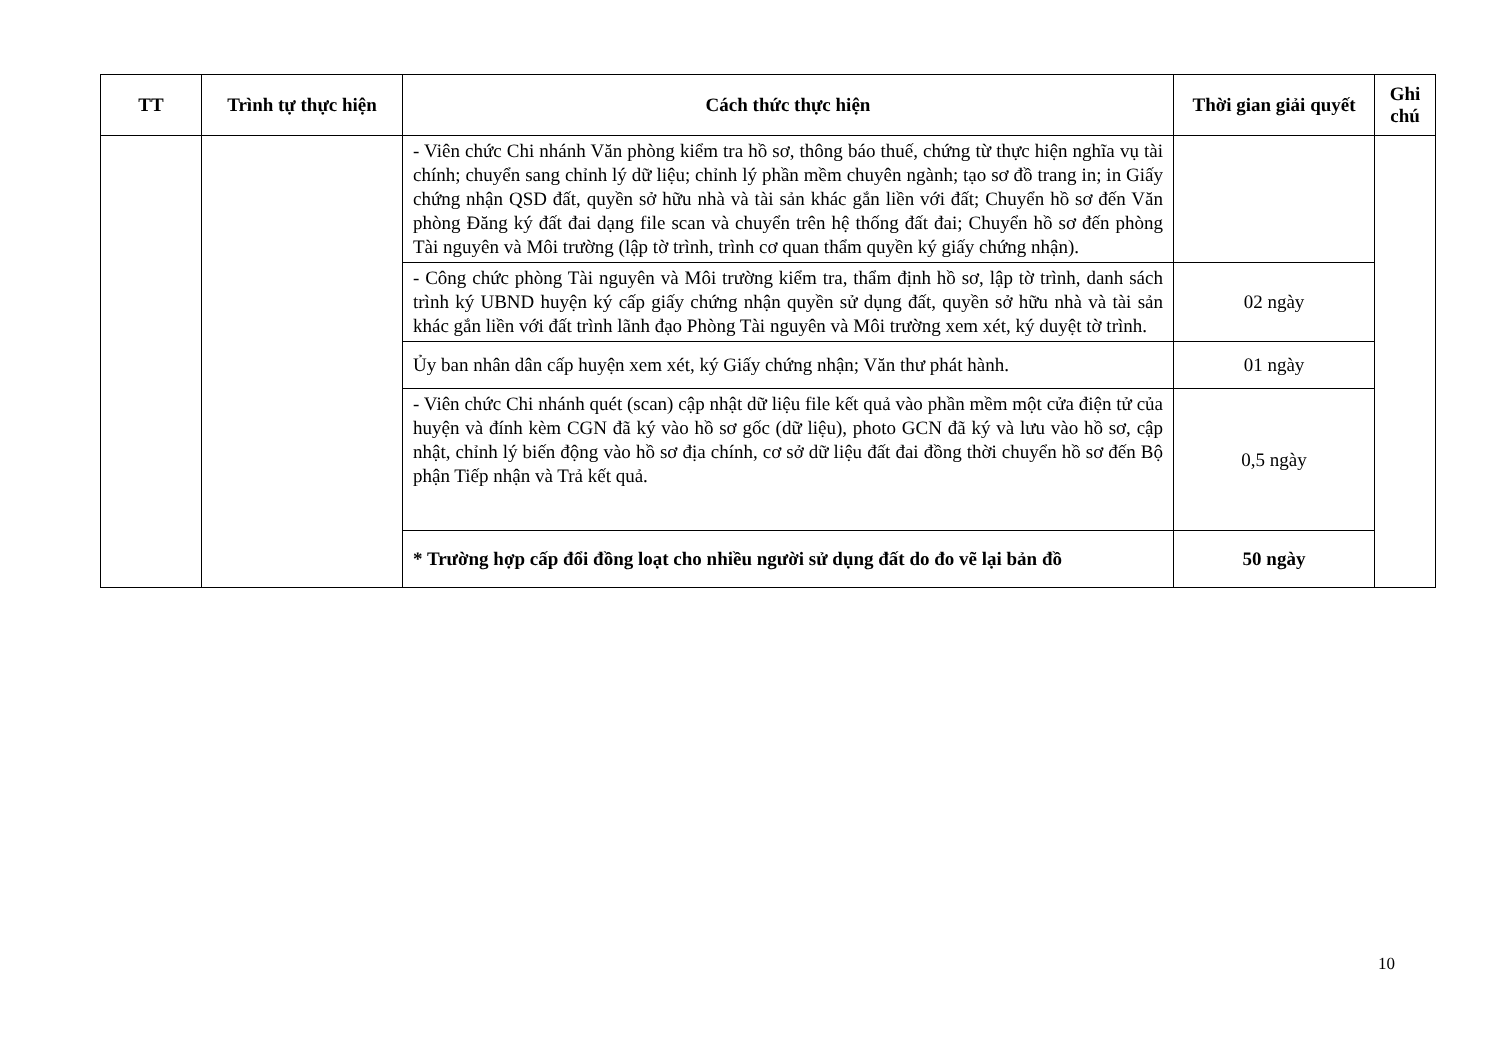| TT | Trình tự thực hiện | Cách thức thực hiện | Thời gian giải quyết | Ghi chú |
| --- | --- | --- | --- | --- |
| | | - Viên chức Chi nhánh Văn phòng kiểm tra hồ sơ, thông báo thuế, chứng từ thực hiện nghĩa vụ tài chính; chuyển sang chỉnh lý dữ liệu; chỉnh lý phần mềm chuyên ngành; tạo sơ đồ trang in; in Giấy chứng nhận QSD đất, quyền sở hữu nhà và tài sản khác gắn liền với đất; Chuyển hồ sơ đến Văn phòng Đăng ký đất đai dạng file scan và chuyển trên hệ thống đất đai; Chuyển hồ sơ đến phòng Tài nguyên và Môi trường (lập tờ trình, trình cơ quan thẩm quyền ký giấy chứng nhận). | | |
| | | - Công chức phòng Tài nguyên và Môi trường kiểm tra, thẩm định hồ sơ, lập tờ trình, danh sách trình ký UBND huyện ký cấp giấy chứng nhận quyền sử dụng đất, quyền sở hữu nhà và tài sản khác gắn liền với đất trình lãnh đạo Phòng Tài nguyên và Môi trường xem xét, ký duyệt tờ trình. | 02 ngày | |
| | | Ủy ban nhân dân cấp huyện xem xét, ký Giấy chứng nhận; Văn thư phát hành. | 01 ngày | |
| | | - Viên chức Chi nhánh quét (scan) cập nhật dữ liệu file kết quả vào phần mềm một cửa điện tử của huyện và đính kèm CGN đã ký vào hồ sơ gốc (dữ liệu), photo GCN đã ký và lưu vào hồ sơ, cập nhật, chỉnh lý biến động vào hồ sơ địa chính, cơ sở dữ liệu đất đai đồng thời chuyển hồ sơ đến Bộ phận Tiếp nhận và Trả kết quả. | 0,5 ngày | |
| | | * Trường hợp cấp đổi đồng loạt cho nhiều người sử dụng đất do đo vẽ lại bản đồ | 50 ngày | |
10